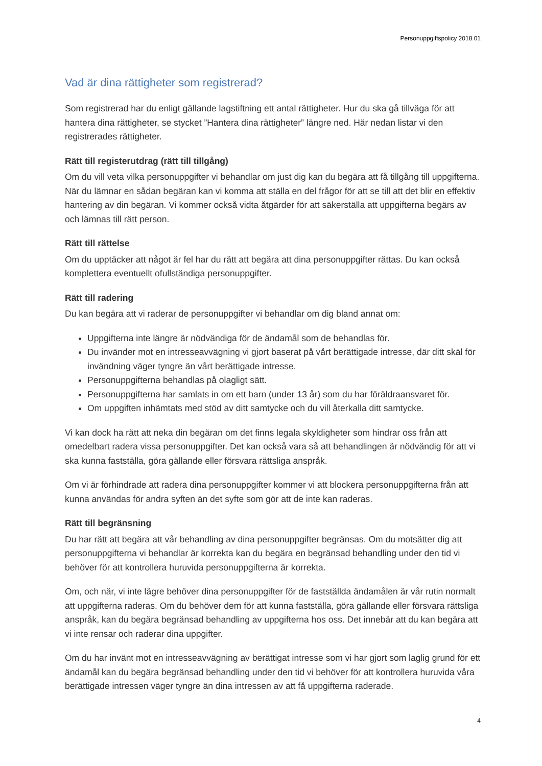Personuppgiftspolicy 2018.01
Vad är dina rättigheter som registrerad?
Som registrerad har du enligt gällande lagstiftning ett antal rättigheter. Hur du ska gå tillväga för att hantera dina rättigheter, se stycket ”Hantera dina rättigheter” längre ned. Här nedan listar vi den registrerades rättigheter.
Rätt till registerutdrag (rätt till tillgång)
Om du vill veta vilka personuppgifter vi behandlar om just dig kan du begära att få tillgång till uppgifterna. När du lämnar en sådan begäran kan vi komma att ställa en del frågor för att se till att det blir en effektiv hantering av din begäran. Vi kommer också vidta åtgärder för att säkerställa att uppgifterna begärs av och lämnas till rätt person.
Rätt till rättelse
Om du upptäcker att något är fel har du rätt att begära att dina personuppgifter rättas. Du kan också komplettera eventuellt ofullständiga personuppgifter.
Rätt till radering
Du kan begära att vi raderar de personuppgifter vi behandlar om dig bland annat om:
Uppgifterna inte längre är nödvändiga för de ändamål som de behandlas för.
Du invänder mot en intresseavvägning vi gjort baserat på vårt berättigade intresse, där ditt skäl för invändning väger tyngre än vårt berättigade intresse.
Personuppgifterna behandlas på olagligt sätt.
Personuppgifterna har samlats in om ett barn (under 13 år) som du har föräldraansvaret för.
Om uppgiften inhämtats med stöd av ditt samtycke och du vill återkalla ditt samtycke.
Vi kan dock ha rätt att neka din begäran om det finns legala skyldigheter som hindrar oss från att omedelbart radera vissa personuppgifter. Det kan också vara så att behandlingen är nödvändig för att vi ska kunna fastställa, göra gällande eller försvara rättsliga anspråk.
Om vi är förhindrade att radera dina personuppgifter kommer vi att blockera personuppgifterna från att kunna användas för andra syften än det syfte som gör att de inte kan raderas.
Rätt till begränsning
Du har rätt att begära att vår behandling av dina personuppgifter begränsas. Om du motsätter dig att personuppgifterna vi behandlar är korrekta kan du begära en begränsad behandling under den tid vi behöver för att kontrollera huruvida personuppgifterna är korrekta.
Om, och när, vi inte lägre behöver dina personuppgifter för de fastställda ändamålen är vår rutin normalt att uppgifterna raderas. Om du behöver dem för att kunna fastställa, göra gällande eller försvara rättsliga anspråk, kan du begära begränsad behandling av uppgifterna hos oss. Det innebär att du kan begära att vi inte rensar och raderar dina uppgifter.
Om du har invänt mot en intresseavvägning av berättigat intresse som vi har gjort som laglig grund för ett ändamål kan du begära begränsad behandling under den tid vi behöver för att kontrollera huruvida våra berättigade intressen väger tyngre än dina intressen av att få uppgifterna raderade.
4